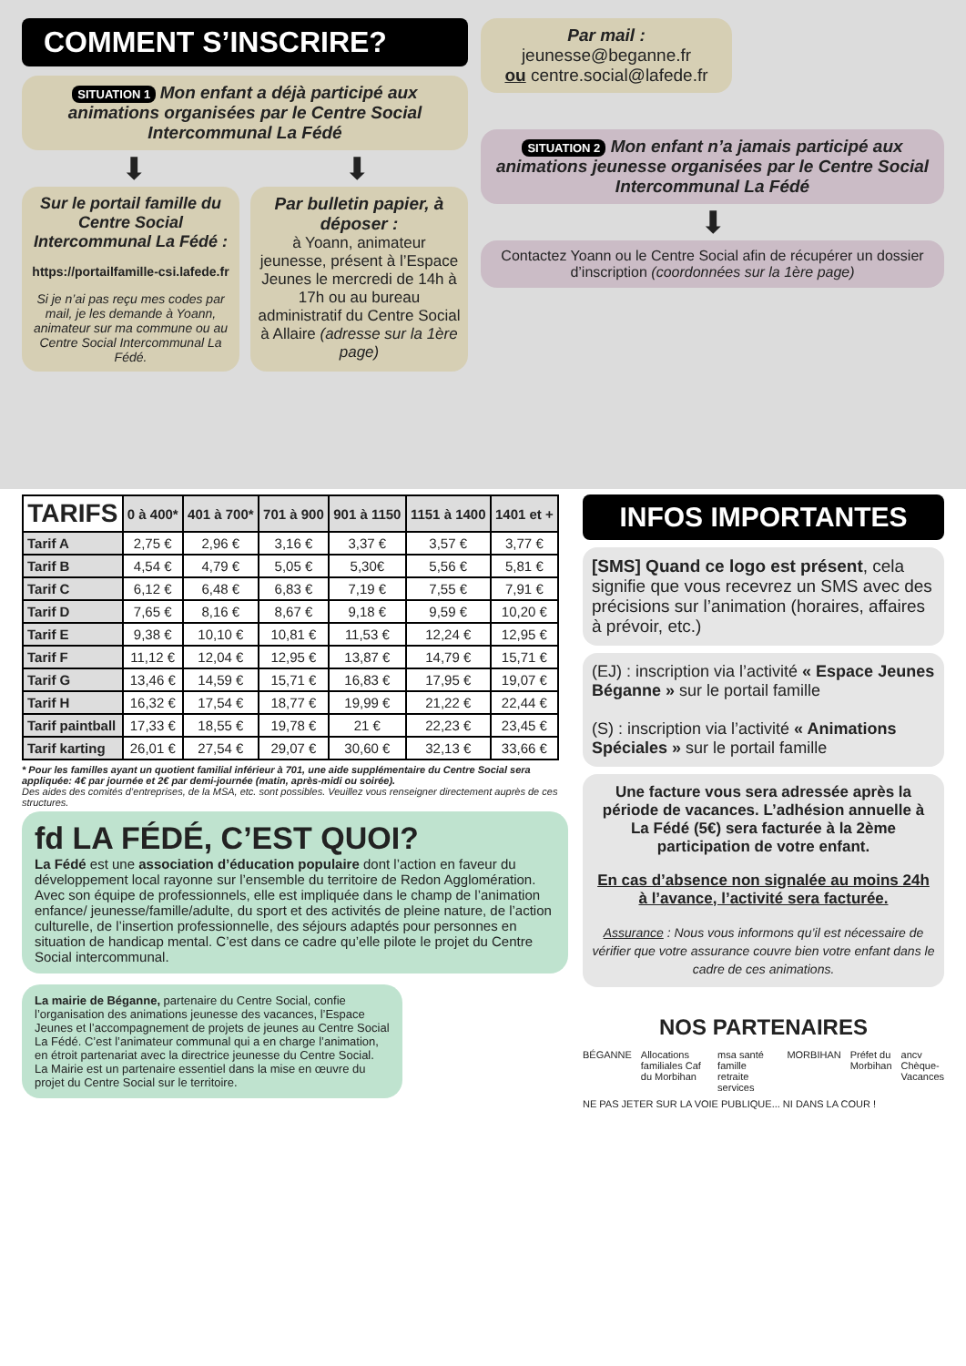COMMENT S’INSCRIRE?
SITUATION 1 Mon enfant a déjà participé aux animations organisées par le Centre Social Intercommunal La Fédé
⬇ ⬇
Sur le portail famille du Centre Social Intercommunal La Fédé :
https://portailfamille-csi.lafede.fr
Si je n’ai pas reçu mes codes par mail, je les demande à Yoann, animateur sur ma commune ou au Centre Social Intercommunal La Fédé.
Par bulletin papier, à déposer :
à Yoann, animateur jeunesse, présent à l’Espace Jeunes le mercredi de 14h à 17h ou au bureau administratif du Centre Social à Allaire (adresse sur la 1ère page)
Par mail :
jeunesse@beganne.fr
ou centre.social@lafede.fr
SITUATION 2 Mon enfant n’a jamais participé aux animations jeunesse organisées par le Centre Social Intercommunal La Fédé
⬇
Contactez Yoann ou le Centre Social afin de récupérer un dossier d’inscription (coordonnées sur la 1ère page)
| TARIFS | 0 à 400* | 401 à 700* | 701 à 900 | 901 à 1150 | 1151 à 1400 | 1401 et + |
| --- | --- | --- | --- | --- | --- | --- |
| Tarif A | 2,75 € | 2,96 € | 3,16 € | 3,37 € | 3,57 € | 3,77 € |
| Tarif B | 4,54 € | 4,79 € | 5,05 € | 5,30€ | 5,56 € | 5,81 € |
| Tarif C | 6,12 € | 6,48 € | 6,83 € | 7,19 € | 7,55 € | 7,91 € |
| Tarif D | 7,65 € | 8,16 € | 8,67 € | 9,18 € | 9,59 € | 10,20 € |
| Tarif E | 9,38 € | 10,10 € | 10,81 € | 11,53 € | 12,24 € | 12,95 € |
| Tarif F | 11,12 € | 12,04 € | 12,95 € | 13,87 € | 14,79 € | 15,71 € |
| Tarif G | 13,46 € | 14,59 € | 15,71 € | 16,83 € | 17,95 € | 19,07 € |
| Tarif H | 16,32 € | 17,54 € | 18,77 € | 19,99 € | 21,22 € | 22,44 € |
| Tarif paintball | 17,33 € | 18,55 € | 19,78 € | 21 € | 22,23 € | 23,45 € |
| Tarif karting | 26,01 € | 27,54 € | 29,07 € | 30,60 € | 32,13 € | 33,66 € |
* Pour les familles ayant un quotient familial inférieur à 701, une aide supplémentaire du Centre Social sera appliquée: 4€ par journée et 2€ par demi-journée (matin, après-midi ou soirée).
Des aides des comités d’entreprises, de la MSA, etc. sont possibles. Veuillez vous renseigner directement auprès de ces structures.
fd LA FÉDÉ, C’EST QUOI?
La Fédé est une association d’éducation populaire dont l’action en faveur du développement local rayonne sur l’ensemble du territoire de Redon Agglomération. Avec son équipe de professionnels, elle est impliquée dans le champ de l’animation enfance/ jeunesse/famille/adulte, du sport et des activités de pleine nature, de l’action culturelle, de l’insertion professionnelle, des séjours adaptés pour personnes en situation de handicap mental. C’est dans ce cadre qu’elle pilote le projet du Centre Social intercommunal.
La mairie de Béganne, partenaire du Centre Social, confie l’organisation des animations jeunesse des vacances, l’Espace Jeunes et l’accompagnement de projets de jeunes au Centre Social La Fédé. C’est l’animateur communal qui a en charge l’animation, en étroit partenariat avec la directrice jeunesse du Centre Social.
La Mairie est un partenaire essentiel dans la mise en œuvre du projet du Centre Social sur le territoire.
INFOS IMPORTANTES
[SMS] Quand ce logo est présent, cela signifie que vous recevrez un SMS avec des précisions sur l’animation (horaires, affaires à prévoir, etc.)
(EJ) : inscription via l’activité « Espace Jeunes Béganne » sur le portail famille
(S) : inscription via l’activité « Animations Spéciales » sur le portail famille
Une facture vous sera adressée après la période de vacances. L’adhésion annuelle à La Fédé (5€) sera facturée à la 2ème participation de votre enfant.
En cas d’absence non signalée au moins 24h à l’avance, l’activité sera facturée.
Assurance : Nous vous informons qu’il est nécessaire de vérifier que votre assurance couvre bien votre enfant dans le cadre de ces animations.
NOS PARTENAIRES
BÉGANNE Allocations familiales Caf du Morbihan msa santé famille retraite services MORBIHAN Préfet du Morbihan ancv Chèque-Vacances
NE PAS JETER SUR LA VOIE PUBLIQUE... NI DANS LA COUR !